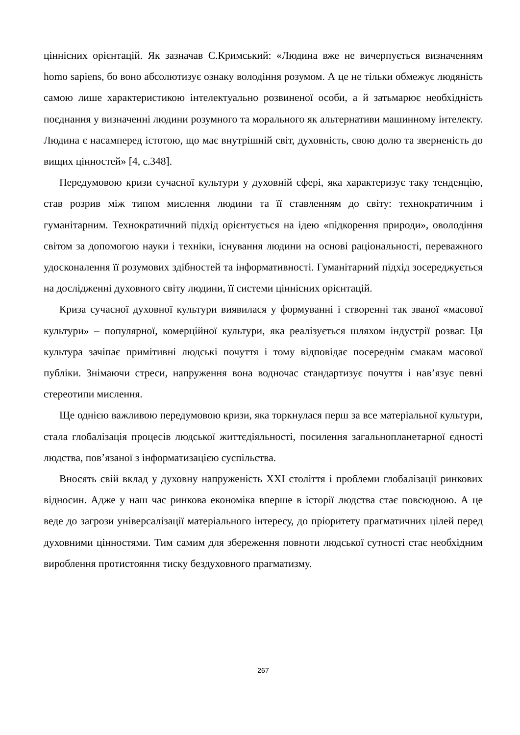ціннісних орієнтацій. Як зазначав С.Кримський: «Людина вже не вичерпується визначенням homo sapiens, бо воно абсолютизує ознаку володіння розумом. А це не тільки обмежує людяність самою лише характеристикою інтелектуально розвиненої особи, а й затьмарює необхідність поєднання у визначенні людини розумного та морального як альтернативи машинному інтелекту. Людина є насамперед істотою, що має внутрішній світ, духовність, свою долю та зверненість до вищих цінностей» [4, с.348].
Передумовою кризи сучасної культури у духовній сфері, яка характеризує таку тенденцію, став розрив між типом мислення людини та її ставленням до світу: технократичним і гуманітарним. Технократичний підхід орієнтується на ідею «підкорення природи», оволодіння світом за допомогою науки і техніки, існування людини на основі раціональності, переважного удосконалення її розумових здібностей та інформативності. Гуманітарний підхід зосереджується на дослідженні духовного світу людини, її системи ціннісних орієнтацій.
Криза сучасної духовної культури виявилася у формуванні і створенні так званої «масової культури» – популярної, комерційної культури, яка реалізується шляхом індустрії розваг. Ця культура зачіпає примітивні людські почуття і тому відповідає посереднім смакам масової публіки. Знімаючи стреси, напруження вона водночас стандартизує почуття і нав’язує певні стереотипи мислення.
Ще однією важливою передумовою кризи, яка торкнулася перш за все матеріальної культури, стала глобалізація процесів людської життєдіяльності, посилення загальнопланетарної єдності людства, пов’язаної з інформатизацією суспільства.
Вносять свій вклад у духовну напруженість XXI століття і проблеми глобалізації ринкових відносин. Адже у наш час ринкова економіка вперше в історії людства стає повсюдною. А це веде до загрози універсалізації матеріального інтересу, до пріоритету прагматичних цілей перед духовними цінностями. Тим самим для збереження повноти людської сутності стає необхідним вироблення протистояння тиску бездуховного прагматизму.
267